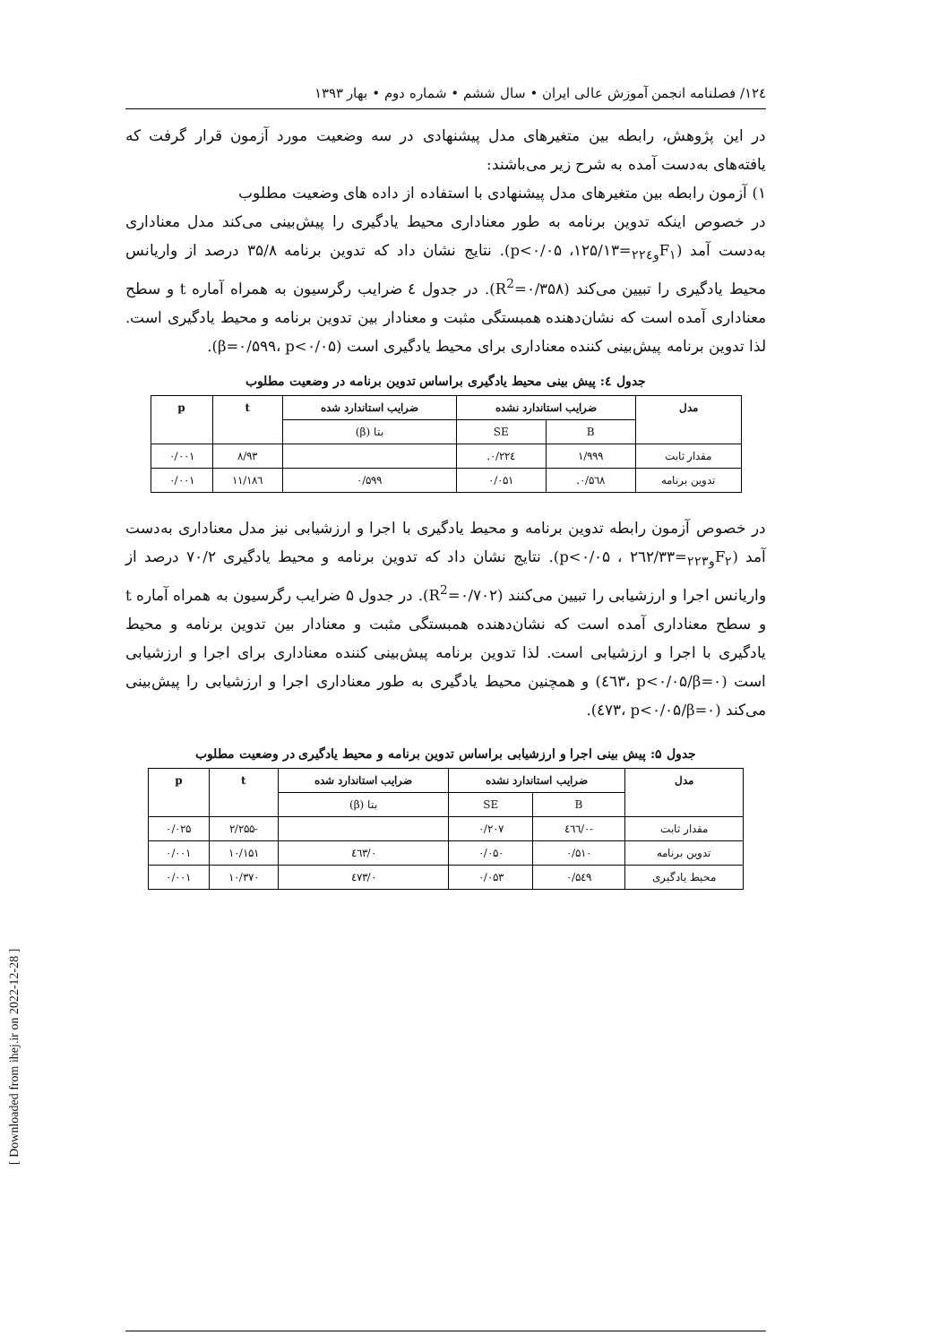۱۲٤/ فصلنامه انجمن آموزش عالی ایران • سال ششم • شماره دوم • بهار ۱۳۹۳
در این پژوهش، رابطه بین متغیرهای مدل پیشنهادی در سه وضعیت مورد آزمون قرار گرفت که یافته‌های به‌دست آمده به شرح زیر می‌باشند:
۱) آزمون رابطه بین متغیرهای مدل پیشنهادی با استفاده از داده های وضعیت مطلوب
در خصوص اینکه تدوین برنامه به طور معناداری محیط یادگیری را پیش‌بینی می‌کند مدل معناداری به‌دست آمد (F<sub>۱و۲۲٤</sub>=۱۲۵/۱۳، p<۰/۰۵). نتایج نشان داد که تدوین برنامه ۳۵/۸ درصد از واریانس محیط یادگیری را تبیین می‌کند (R<sup>2</sup>=۰/۳۵۸). در جدول ٤ ضرایب رگرسیون به همراه آماره t و سطح معناداری آمده است که نشان‌دهنده همبستگی مثبت و معنادار بین تدوین برنامه و محیط یادگیری است. لذا تدوین برنامه پیش‌بینی کننده معناداری برای محیط یادگیری است (β=۰/۵۹۹، p<۰/۰۵).
جدول ٤: پیش بینی محیط یادگیری براساس تدوین برنامه در وضعیت مطلوب
| مدل | ضرایب استاندارد نشده | | ضرایب استاندارد شده | t | p |
| --- | --- | --- | --- | --- | --- |
| | B | SE | بتا (β) | | |
| مقدار ثابت | ۱/۹۹۹ | ۰/۲۲٤. | | ۸/۹۳ | ۰/۰۰۱ |
| تدوین برنامه | ۰/۵٦۸. | ۰/۰۵۱ | ۰/۵۹۹ | ۱۱/۱۸٦ | ۰/۰۰۱ |
در خصوص آزمون رابطه تدوین برنامه و محیط یادگیری با اجرا و ارزشیابی نیز مدل معناداری به‌دست آمد (F<sub>۲و۲۲۳</sub>=۲٦۲/۳۳ ، p<۰/۰۵). نتایج نشان داد که تدوین برنامه و محیط یادگیری ۷۰/۲ درصد از واریانس اجرا و ارزشیابی را تبیین می‌کنند (R<sup>2</sup>=۰/۷۰۲). در جدول ۵ ضرایب رگرسیون به همراه آماره t و سطح معناداری آمده است که نشان‌دهنده همبستگی مثبت و معنادار بین تدوین برنامه و محیط یادگیری با اجرا و ارزشیابی است. لذا تدوین برنامه پیش‌بینی کننده معناداری برای اجرا و ارزشیابی است (β=۰/٤٦۳، p<۰/۰۵) و همچنین محیط یادگیری به طور معناداری اجرا و ارزشیابی را پیش‌بینی می‌کند (β=۰/٤۷۳، p<۰/۰۵).
جدول ۵: پیش بینی اجرا و ارزشیابی براساس تدوین برنامه و محیط یادگیری در وضعیت مطلوب
| مدل | ضرایب استاندارد نشده | | ضرایب استاندارد شده | t | p |
| --- | --- | --- | --- | --- | --- |
| | B | SE | بتا (β) | | |
| مقدار ثابت | -۰/٤٦٦ | ۰/۲۰۷ | | -۲/۲۵۵ | ۰/۰۲۵ |
| تدوین برنامه | ۰/۵۱۰ | ۰/۰۵۰ | ۰/٤٦۳ | ۱۰/۱۵۱ | ۰/۰۰۱ |
| محیط یادگیری | ۰/۵٤۹ | ۰/۰۵۳ | ۰/٤۷۳ | ۱۰/۳۷۰ | ۰/۰۰۱ |
[ Downloaded from ihej.ir on 2022-12-28 ]